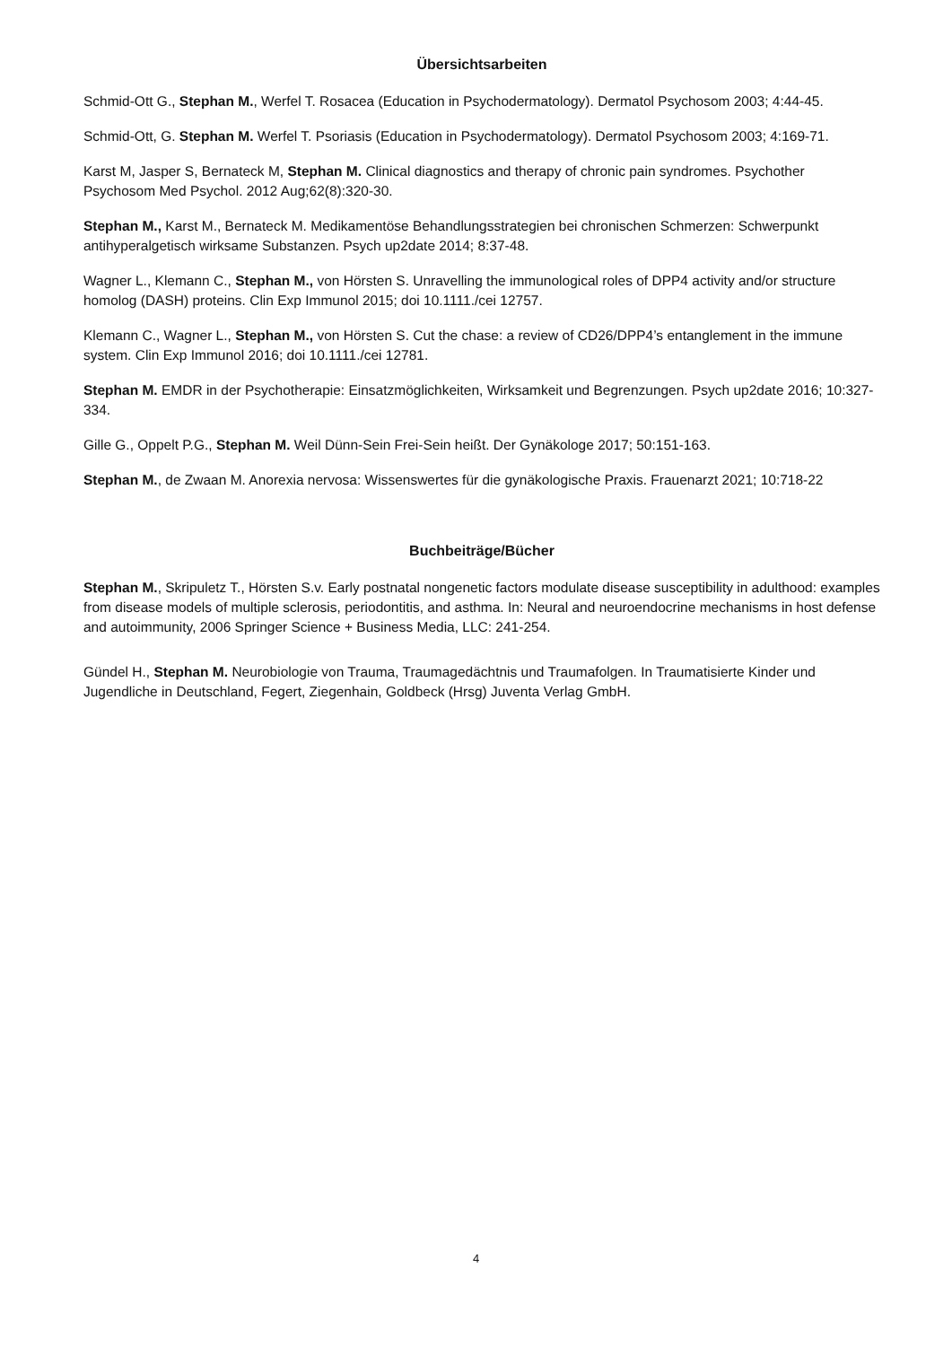Übersichtsarbeiten
Schmid-Ott G., Stephan M., Werfel T. Rosacea (Education in Psychodermatology). Dermatol Psychosom 2003; 4:44-45.
Schmid-Ott, G. Stephan M. Werfel T. Psoriasis (Education in Psychodermatology). Dermatol Psychosom 2003; 4:169-71.
Karst M, Jasper S, Bernateck M, Stephan M. Clinical diagnostics and therapy of chronic pain syndromes. Psychother Psychosom Med Psychol. 2012 Aug;62(8):320-30.
Stephan M., Karst M., Bernateck M. Medikamentöse Behandlungsstrategien bei chronischen Schmerzen: Schwerpunkt antihyperalgetisch wirksame Substanzen. Psych up2date 2014; 8:37-48.
Wagner L., Klemann C., Stephan M., von Hörsten S. Unravelling the immunological roles of DPP4 activity and/or structure homolog (DASH) proteins. Clin Exp Immunol 2015; doi 10.1111./cei 12757.
Klemann C., Wagner L., Stephan M., von Hörsten S. Cut the chase: a review of CD26/DPP4’s entanglement in the immune system. Clin Exp Immunol 2016; doi 10.1111./cei 12781.
Stephan M. EMDR in der Psychotherapie: Einsatzmöglichkeiten, Wirksamkeit und Begrenzungen. Psych up2date 2016; 10:327-334.
Gille G., Oppelt P.G., Stephan M. Weil Dünn-Sein Frei-Sein heißt. Der Gynäkologe 2017; 50:151-163.
Stephan M., de Zwaan M. Anorexia nervosa: Wissenswertes für die gynäkologische Praxis. Frauenarzt 2021; 10:718-22
Buchbeiträge/Bücher
Stephan M., Skripuletz T., Hörsten S.v. Early postnatal nongenetic factors modulate disease susceptibility in adulthood: examples from disease models of multiple sclerosis, periodontitis, and asthma. In: Neural and neuroendocrine mechanisms in host defense and autoimmunity, 2006 Springer Science + Business Media, LLC: 241-254.
Gündel H., Stephan M. Neurobiologie von Trauma, Traumagedächtnis und Traumafolgen. In Traumatisierte Kinder und Jugendliche in Deutschland, Fegert, Ziegenhain, Goldbeck (Hrsg) Juventa Verlag GmbH.
4